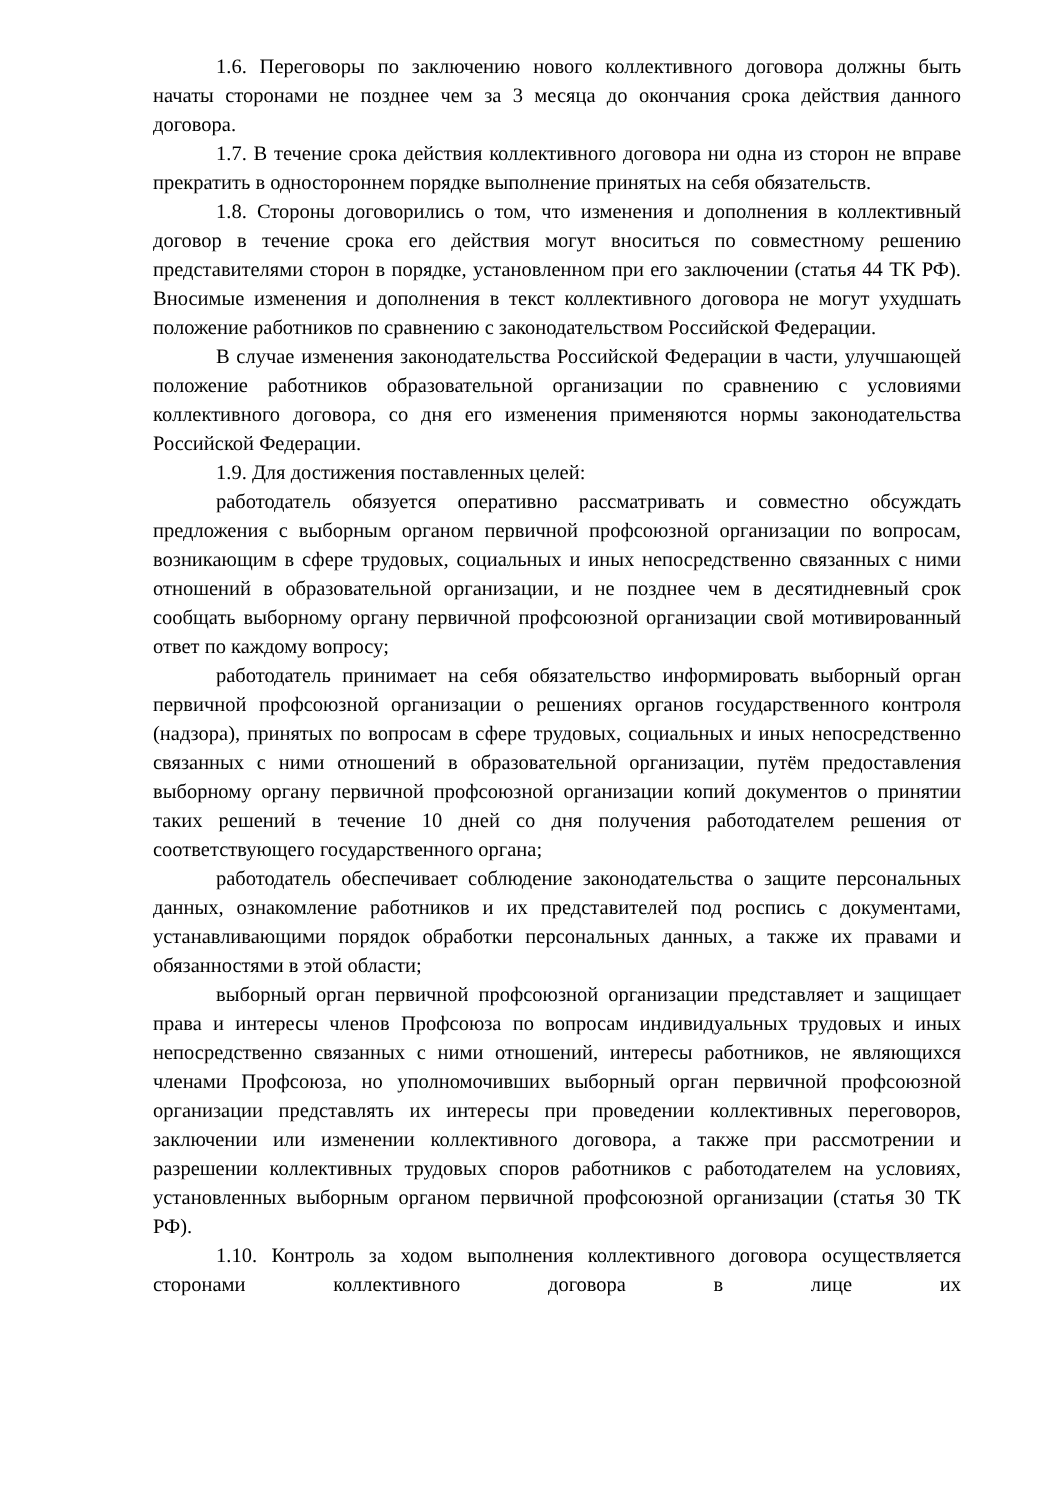1.6. Переговоры по заключению нового коллективного договора должны быть начаты сторонами не позднее чем за 3 месяца до окончания срока действия данного договора.
1.7. В течение срока действия коллективного договора ни одна из сторон не вправе прекратить в одностороннем порядке выполнение принятых на себя обязательств.
1.8. Стороны договорились о том, что изменения и дополнения в коллективный договор в течение срока его действия могут вноситься по совместному решению представителями сторон в порядке, установленном при его заключении (статья 44 ТК РФ). Вносимые изменения и дополнения в текст коллективного договора не могут ухудшать положение работников по сравнению с законодательством Российской Федерации.
В случае изменения законодательства Российской Федерации в части, улучшающей положение работников образовательной организации по сравнению с условиями коллективного договора, со дня его изменения применяются нормы законодательства Российской Федерации.
1.9. Для достижения поставленных целей:
работодатель обязуется оперативно рассматривать и совместно обсуждать предложения с выборным органом первичной профсоюзной организации по вопросам, возникающим в сфере трудовых, социальных и иных непосредственно связанных с ними отношений в образовательной организации, и не позднее чем в десятидневный срок сообщать выборному органу первичной профсоюзной организации свой мотивированный ответ по каждому вопросу;
работодатель принимает на себя обязательство информировать выборный орган первичной профсоюзной организации о решениях органов государственного контроля (надзора), принятых по вопросам в сфере трудовых, социальных и иных непосредственно связанных с ними отношений в образовательной организации, путём предоставления выборному органу первичной профсоюзной организации копий документов о принятии таких решений в течение 10 дней со дня получения работодателем решения от соответствующего государственного органа;
работодатель обеспечивает соблюдение законодательства о защите персональных данных, ознакомление работников и их представителей под роспись с документами, устанавливающими порядок обработки персональных данных, а также их правами и обязанностями в этой области;
выборный орган первичной профсоюзной организации представляет и защищает права и интересы членов Профсоюза по вопросам индивидуальных трудовых и иных непосредственно связанных с ними отношений, интересы работников, не являющихся членами Профсоюза, но уполномочивших выборный орган первичной профсоюзной организации представлять их интересы при проведении коллективных переговоров, заключении или изменении коллективного договора, а также при рассмотрении и разрешении коллективных трудовых споров работников с работодателем на условиях, установленных выборным органом первичной профсоюзной организации (статья 30 ТК РФ).
1.10. Контроль за ходом выполнения коллективного договора осуществляется сторонами коллективного договора в лице их